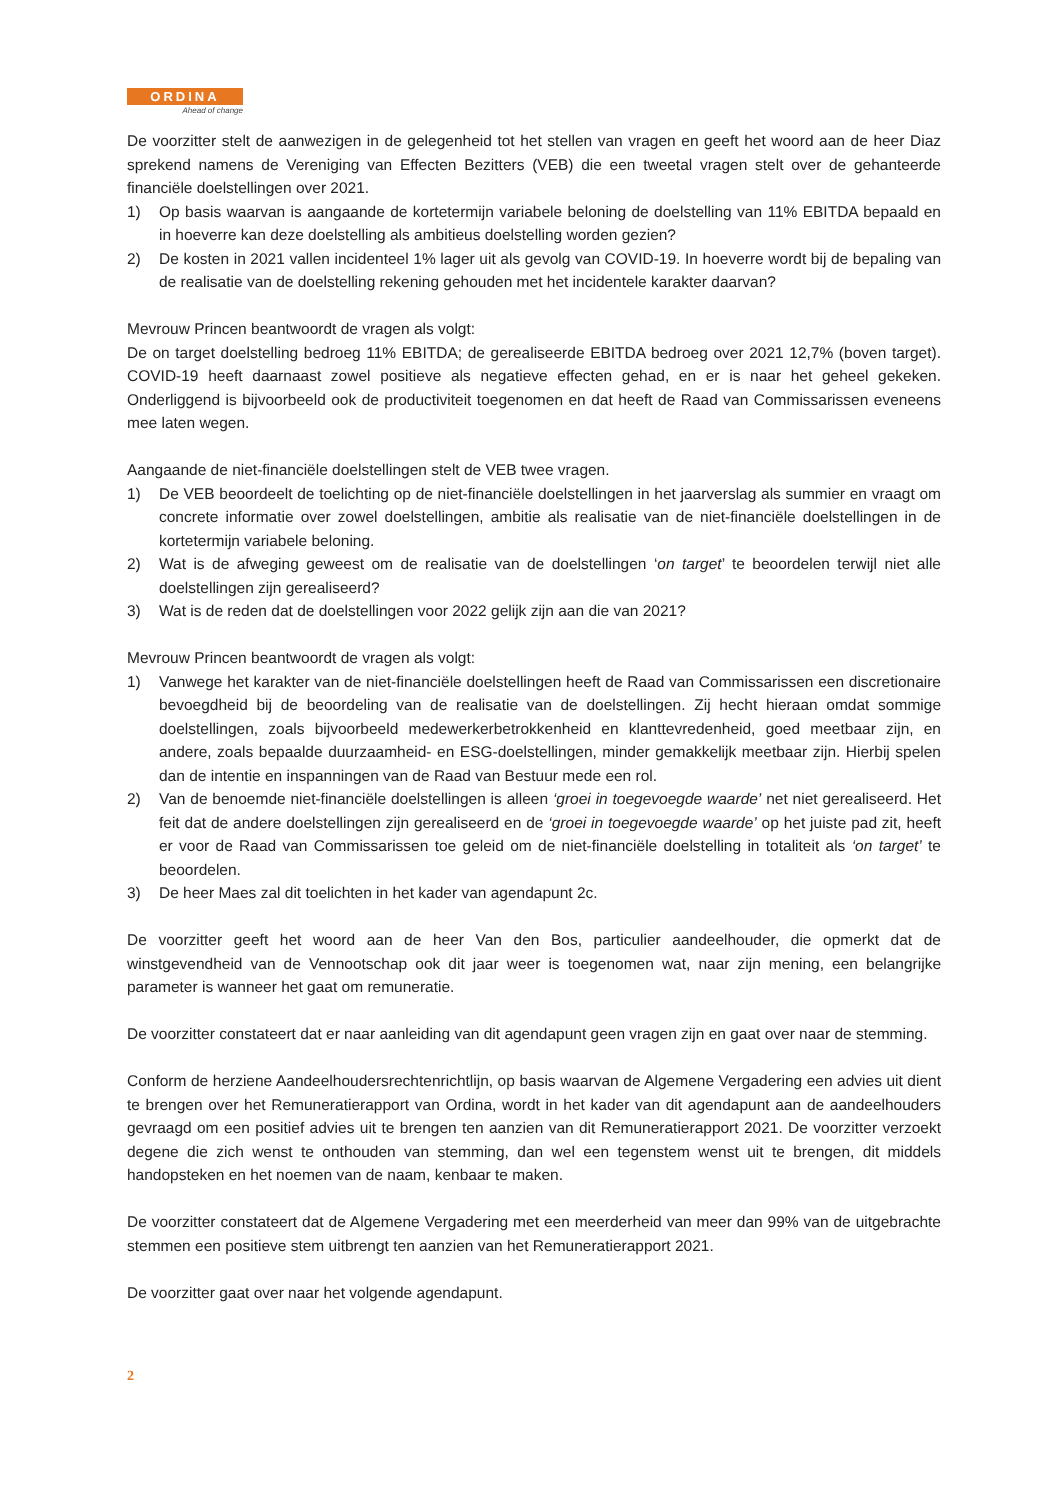ORDINA
Ahead of change
De voorzitter stelt de aanwezigen in de gelegenheid tot het stellen van vragen en geeft het woord aan de heer Diaz sprekend namens de Vereniging van Effecten Bezitters (VEB) die een tweetal vragen stelt over de gehanteerde financiële doelstellingen over 2021.
1) Op basis waarvan is aangaande de kortetermijn variabele beloning de doelstelling van 11% EBITDA bepaald en in hoeverre kan deze doelstelling als ambitieus doelstelling worden gezien?
2) De kosten in 2021 vallen incidenteel 1% lager uit als gevolg van COVID-19. In hoeverre wordt bij de bepaling van de realisatie van de doelstelling rekening gehouden met het incidentele karakter daarvan?
Mevrouw Princen beantwoordt de vragen als volgt:
De on target doelstelling bedroeg 11% EBITDA; de gerealiseerde EBITDA bedroeg over 2021 12,7% (boven target). COVID-19 heeft daarnaast zowel positieve als negatieve effecten gehad, en er is naar het geheel gekeken. Onderliggend is bijvoorbeeld ook de productiviteit toegenomen en dat heeft de Raad van Commissarissen eveneens mee laten wegen.
Aangaande de niet-financiële doelstellingen stelt de VEB twee vragen.
1) De VEB beoordeelt de toelichting op de niet-financiële doelstellingen in het jaarverslag als summier en vraagt om concrete informatie over zowel doelstellingen, ambitie als realisatie van de niet-financiële doelstellingen in de kortetermijn variabele beloning.
2) Wat is de afweging geweest om de realisatie van de doelstellingen ‘on target’ te beoordelen terwijl niet alle doelstellingen zijn gerealiseerd?
3) Wat is de reden dat de doelstellingen voor 2022 gelijk zijn aan die van 2021?
Mevrouw Princen beantwoordt de vragen als volgt:
1) Vanwege het karakter van de niet-financiële doelstellingen heeft de Raad van Commissarissen een discretionaire bevoegdheid bij de beoordeling van de realisatie van de doelstellingen. Zij hecht hieraan omdat sommige doelstellingen, zoals bijvoorbeeld medewerkerbetrokkenheid en klanttevredenheid, goed meetbaar zijn, en andere, zoals bepaalde duurzaamheid- en ESG-doelstellingen, minder gemakkelijk meetbaar zijn. Hierbij spelen dan de intentie en inspanningen van de Raad van Bestuur mede een rol.
2) Van de benoemde niet-financiële doelstellingen is alleen ‘groei in toegevoegde waarde’ net niet gerealiseerd. Het feit dat de andere doelstellingen zijn gerealiseerd en de ‘groei in toegevoegde waarde’ op het juiste pad zit, heeft er voor de Raad van Commissarissen toe geleid om de niet-financiële doelstelling in totaliteit als ‘on target’ te beoordelen.
3) De heer Maes zal dit toelichten in het kader van agendapunt 2c.
De voorzitter geeft het woord aan de heer Van den Bos, particulier aandeelhouder, die opmerkt dat de winstgevendheid van de Vennootschap ook dit jaar weer is toegenomen wat, naar zijn mening, een belangrijke parameter is wanneer het gaat om remuneratie.
De voorzitter constateert dat er naar aanleiding van dit agendapunt geen vragen zijn en gaat over naar de stemming.
Conform de herziene Aandeelhoudersrechtenrichtlijn, op basis waarvan de Algemene Vergadering een advies uit dient te brengen over het Remuneratierapport van Ordina, wordt in het kader van dit agendapunt aan de aandeelhouders gevraagd om een positief advies uit te brengen ten aanzien van dit Remuneratierapport 2021. De voorzitter verzoekt degene die zich wenst te onthouden van stemming, dan wel een tegenstem wenst uit te brengen, dit middels handopsteken en het noemen van de naam, kenbaar te maken.
De voorzitter constateert dat de Algemene Vergadering met een meerderheid van meer dan 99% van de uitgebrachte stemmen een positieve stem uitbrengt ten aanzien van het Remuneratierapport 2021.
De voorzitter gaat over naar het volgende agendapunt.
2